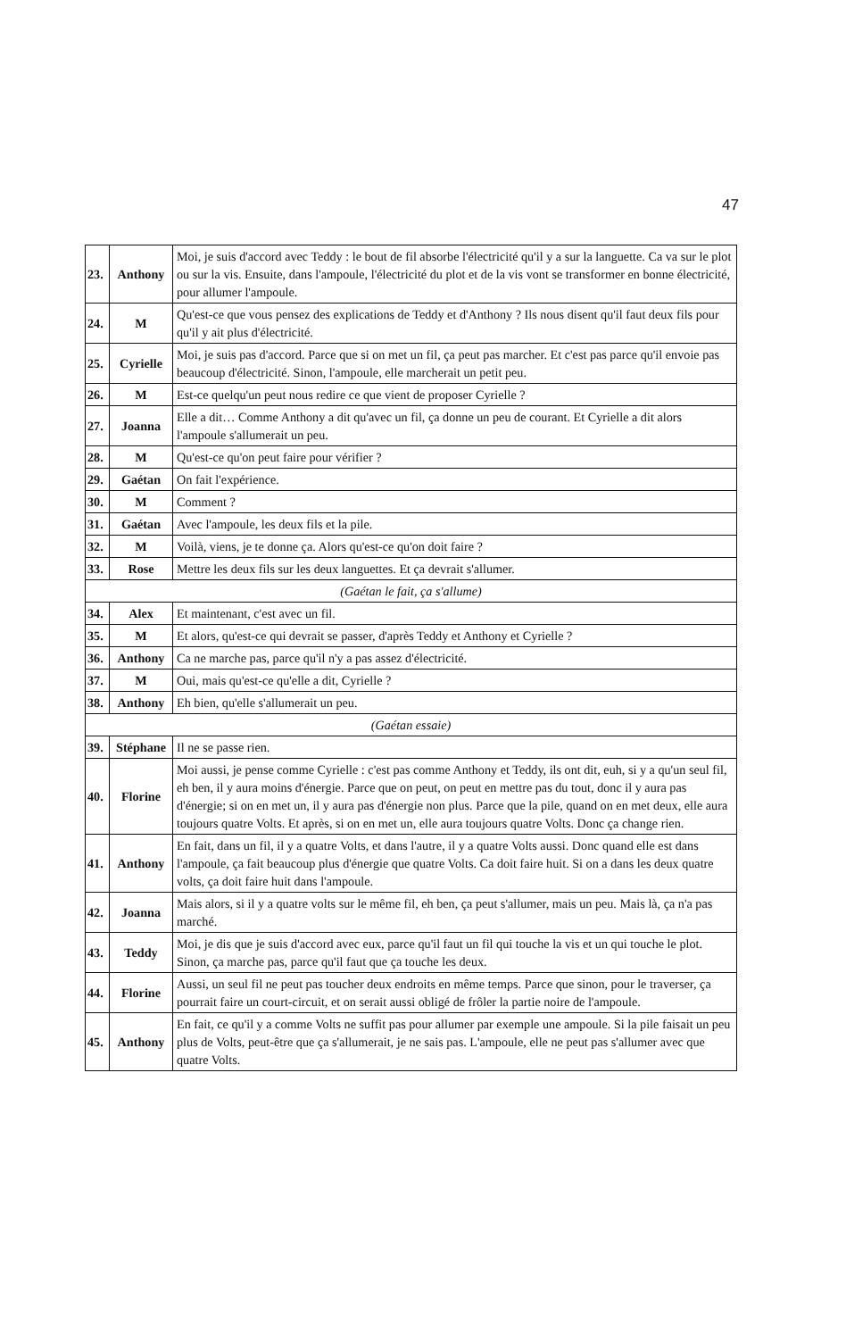47
| 23. | Anthony | Moi, je suis d'accord avec Teddy : le bout de fil absorbe l'électricité qu'il y a sur la languette. Ca va sur le plot ou sur la vis. Ensuite, dans l'ampoule, l'électricité du plot et de la vis vont se transformer en bonne électricité, pour allumer l'ampoule. |
| 24. | M | Qu'est-ce que vous pensez des explications de Teddy et d'Anthony ? Ils nous disent qu'il faut deux fils pour qu'il y ait plus d'électricité. |
| 25. | Cyrielle | Moi, je suis pas d'accord. Parce que si on met un fil, ça peut pas marcher. Et c'est pas parce qu'il envoie pas beaucoup d'électricité. Sinon, l'ampoule, elle marcherait un petit peu. |
| 26. | M | Est-ce quelqu'un peut nous redire ce que vient de proposer Cyrielle ? |
| 27. | Joanna | Elle a dit… Comme Anthony a dit qu'avec un fil, ça donne un peu de courant. Et Cyrielle a dit alors l'ampoule s'allumerait un peu. |
| 28. | M | Qu'est-ce qu'on peut faire pour vérifier ? |
| 29. | Gaétan | On fait l'expérience. |
| 30. | M | Comment ? |
| 31. | Gaétan | Avec l'ampoule, les deux fils et la pile. |
| 32. | M | Voilà, viens, je te donne ça. Alors qu'est-ce qu'on doit faire ? |
| 33. | Rose | Mettre les deux fils sur les deux languettes. Et ça devrait s'allumer. |
| (Gaétan le fait, ça s'allume) | | |
| 34. | Alex | Et maintenant, c'est avec un fil. |
| 35. | M | Et alors, qu'est-ce qui devrait se passer, d'après Teddy et Anthony et Cyrielle ? |
| 36. | Anthony | Ca ne marche pas, parce qu'il n'y a pas assez d'électricité. |
| 37. | M | Oui, mais qu'est-ce qu'elle a dit, Cyrielle ? |
| 38. | Anthony | Eh bien, qu'elle s'allumerait un peu. |
| (Gaétan essaie) | | |
| 39. | Stéphane | Il ne se passe rien. |
| 40. | Florine | Moi aussi, je pense comme Cyrielle : c'est pas comme Anthony et Teddy, ils ont dit, euh, si y a qu'un seul fil, eh ben, il y aura moins d'énergie. Parce que on peut, on peut en mettre pas du tout, donc il y aura pas d'énergie; si on en met un, il y aura pas d'énergie non plus. Parce que la pile, quand on en met deux, elle aura toujours quatre Volts. Et après, si on en met un, elle aura toujours quatre Volts. Donc ça change rien. |
| 41. | Anthony | En fait, dans un fil, il y a quatre Volts, et dans l'autre, il y a quatre Volts aussi. Donc quand elle est dans l'ampoule, ça fait beaucoup plus d'énergie que quatre Volts. Ca doit faire huit. Si on a dans les deux quatre volts, ça doit faire huit dans l'ampoule. |
| 42. | Joanna | Mais alors, si il y a quatre volts sur le même fil, eh ben, ça peut s'allumer, mais un peu. Mais là, ça n'a pas marché. |
| 43. | Teddy | Moi, je dis que je suis d'accord avec eux, parce qu'il faut un fil qui touche la vis et un qui touche le plot. Sinon, ça marche pas, parce qu'il faut que ça touche les deux. |
| 44. | Florine | Aussi, un seul fil ne peut pas toucher deux endroits en même temps. Parce que sinon, pour le traverser, ça pourrait faire un court-circuit, et on serait aussi obligé de frôler la partie noire de l'ampoule. |
| 45. | Anthony | En fait, ce qu'il y a comme Volts ne suffit pas pour allumer par exemple une ampoule. Si la pile faisait un peu plus de Volts, peut-être que ça s'allumerait, je ne sais pas. L'ampoule, elle ne peut pas s'allumer avec que quatre Volts. |